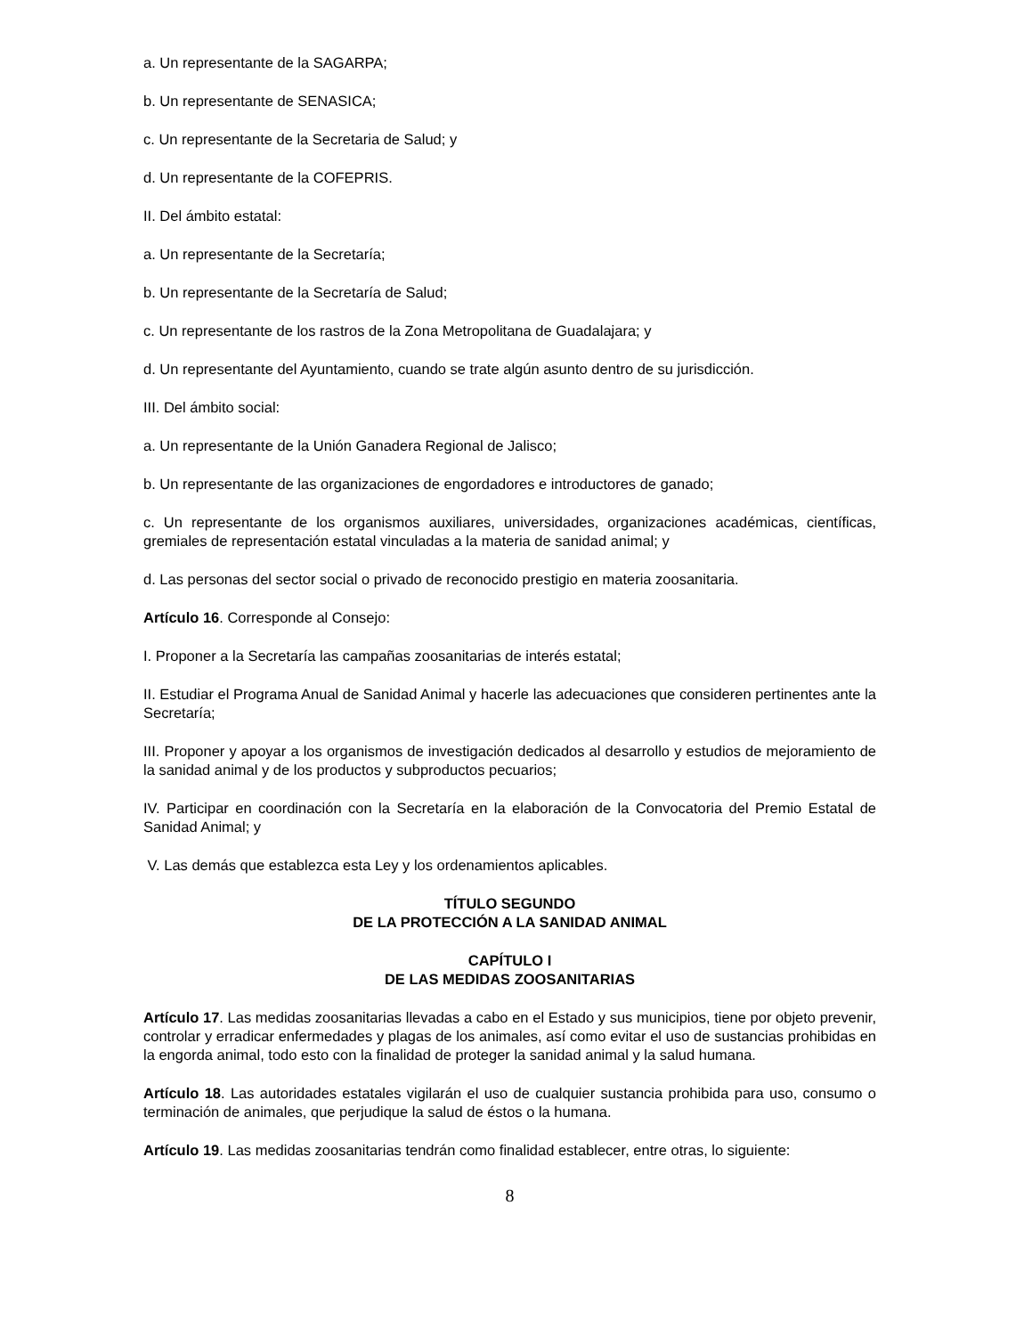a. Un representante de la SAGARPA;
b. Un representante de SENASICA;
c. Un representante de la Secretaria de Salud; y
d. Un representante de la COFEPRIS.
II. Del ámbito estatal:
a. Un representante de la Secretaría;
b. Un representante de la Secretaría de Salud;
c. Un representante de los rastros de la Zona Metropolitana de Guadalajara; y
d. Un representante del Ayuntamiento, cuando se trate algún asunto dentro de su jurisdicción.
III. Del ámbito social:
a. Un representante de la Unión Ganadera Regional de Jalisco;
b. Un representante de las organizaciones de engordadores e introductores de ganado;
c. Un representante de los organismos auxiliares, universidades, organizaciones académicas, científicas, gremiales de representación estatal vinculadas a la materia de sanidad animal; y
d. Las personas del sector social o privado de reconocido prestigio en materia zoosanitaria.
Artículo 16. Corresponde al Consejo:
I. Proponer a la Secretaría las campañas zoosanitarias de interés estatal;
II. Estudiar el Programa Anual de Sanidad Animal y hacerle las adecuaciones que consideren pertinentes ante la Secretaría;
III. Proponer y apoyar a los organismos de investigación dedicados al desarrollo y estudios de mejoramiento de la sanidad animal y de los productos y subproductos pecuarios;
IV. Participar en coordinación con la Secretaría en la elaboración de la Convocatoria del Premio Estatal de Sanidad Animal; y
V. Las demás que establezca esta Ley y los ordenamientos aplicables.
TÍTULO SEGUNDO
DE LA PROTECCIÓN A LA SANIDAD ANIMAL
CAPÍTULO I
DE LAS MEDIDAS ZOOSANITARIAS
Artículo 17. Las medidas zoosanitarias llevadas a cabo en el Estado y sus municipios, tiene por objeto prevenir, controlar y erradicar enfermedades y plagas de los animales, así como evitar el uso de sustancias prohibidas en la engorda animal, todo esto con la finalidad de proteger la sanidad animal y la salud humana.
Artículo 18. Las autoridades estatales vigilarán el uso de cualquier sustancia prohibida para uso, consumo o terminación de animales, que perjudique la salud de éstos o la humana.
Artículo 19. Las medidas zoosanitarias tendrán como finalidad establecer, entre otras, lo siguiente:
8